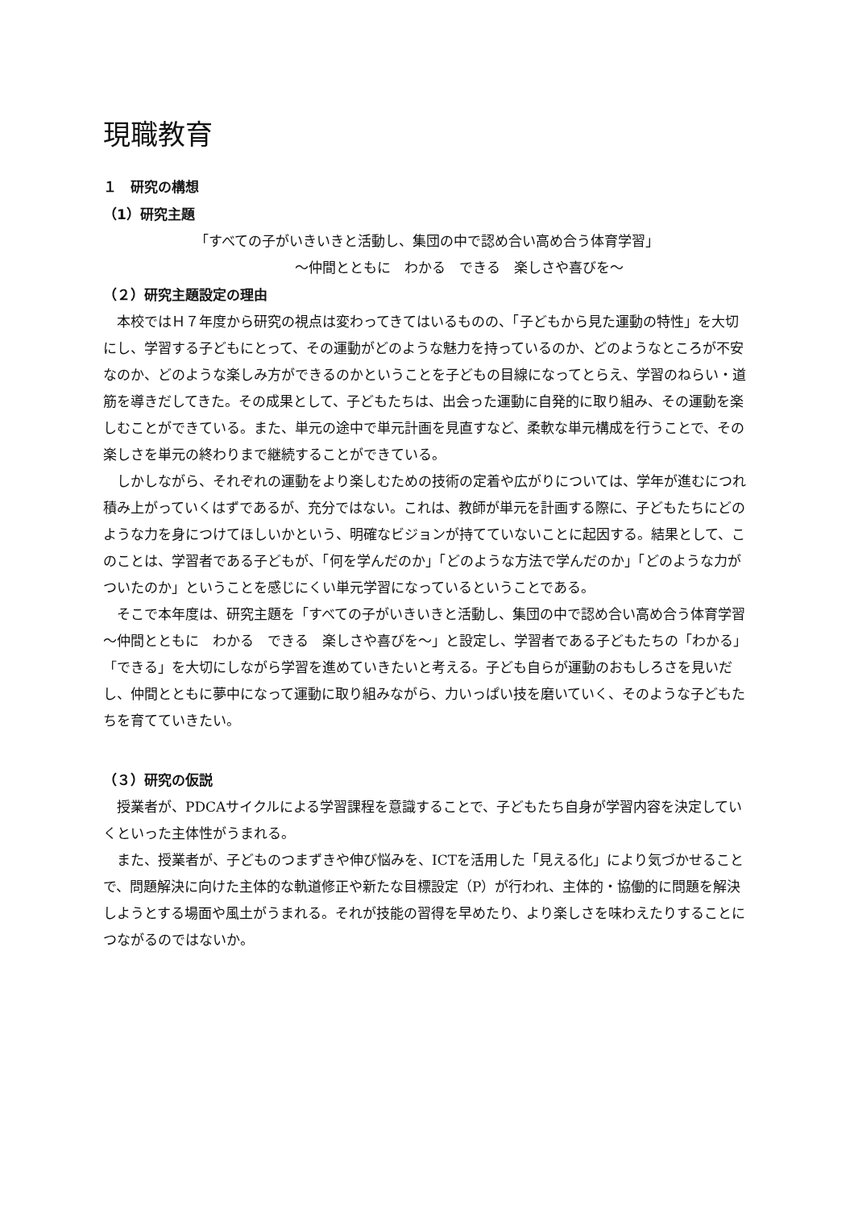現職教育
１　研究の構想
（1）研究主題
「すべての子がいきいきと活動し、集団の中で認め合い高め合う体育学習」
～仲間とともに　わかる　できる　楽しさや喜びを～
（２）研究主題設定の理由
　本校ではＨ７年度から研究の視点は変わってきてはいるものの、「子どもから見た運動の特性」を大切にし、学習する子どもにとって、その運動がどのような魅力を持っているのか、どのようなところが不安なのか、どのような楽しみ方ができるのかということを子どもの目線になってとらえ、学習のねらい・道筋を導きだしてきた。その成果として、子どもたちは、出会った運動に自発的に取り組み、その運動を楽しむことができている。また、単元の途中で単元計画を見直すなど、柔軟な単元構成を行うことで、その楽しさを単元の終わりまで継続することができている。
　しかしながら、それぞれの運動をより楽しむための技術の定着や広がりについては、学年が進むにつれ積み上がっていくはずであるが、充分ではない。これは、教師が単元を計画する際に、子どもたちにどのような力を身につけてほしいかという、明確なビジョンが持てていないことに起因する。結果として、このことは、学習者である子どもが、「何を学んだのか」「どのような方法で学んだのか」「どのような力がついたのか」ということを感じにくい単元学習になっているということである。
　そこで本年度は、研究主題を「すべての子がいきいきと活動し、集団の中で認め合い高め合う体育学習　～仲間とともに　わかる　できる　楽しさや喜びを～」と設定し、学習者である子どもたちの「わかる」「できる」を大切にしながら学習を進めていきたいと考える。子ども自らが運動のおもしろさを見いだし、仲間とともに夢中になって運動に取り組みながら、力いっぱい技を磨いていく、そのような子どもたちを育てていきたい。
（３）研究の仮説
　授業者が、PDCAサイクルによる学習課程を意識することで、子どもたち自身が学習内容を決定していくといった主体性がうまれる。
　また、授業者が、子どものつまずきや伸び悩みを、ICTを活用した「見える化」により気づかせることで、問題解決に向けた主体的な軌道修正や新たな目標設定（P）が行われ、主体的・協働的に問題を解決しようとする場面や風土がうまれる。それが技能の習得を早めたり、より楽しさを味わえたりすることにつながるのではないか。